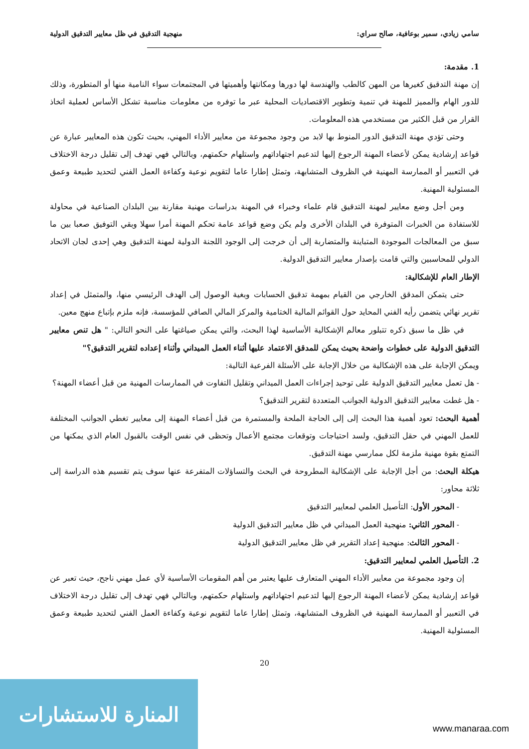سامي زيادي، سمير بوعافية، صالح سراي: منهجية التدقيق في ظل معايير التدقيق الدولية
1. مقدمة:
إن مهنة التدقيق كغيرها من المهن كالطب والهندسة لها دورها ومكانتها وأهميتها في المجتمعات سواء النامية منها أو المتطورة، وذلك للدور الهام والمميز للمهنة في تنمية وتطوير الاقتصاديات المحلية عبر ما توفره من معلومات مناسبة تشكل الأساس لعملية اتخاذ القرار من قبل الكثير من مستخدمي هذه المعلومات.
وحتى تؤدي مهنة التدقيق الدور المنوط بها لابد من وجود مجموعة من معايير الأداء المهني، بحيث تكون هذه المعايير عبارة عن قواعد إرشادية يمكن لأعضاء المهنة الرجوع إليها لتدعيم اجتهاداتهم واستلهام حكمتهم، وبالتالي فهي تهدف إلى تقليل درجة الاختلاف في التعبير أو الممارسة المهنية في الظروف المتشابهة، وتمثل إطارا عاما لتقويم نوعية وكفاءة العمل الفني لتحديد طبيعة وعمق المسئولية المهنية.
ومن أجل وضع معايير لمهنة التدقيق قام علماء وخبراء في المهنة بدراسات مهنية مقارنة بين البلدان الصناعية في محاولة للاستفادة من الخبرات المتوفرة في البلدان الأخرى ولم يكن وضع قواعد عامة تحكم المهنة أمرا سهلا وبقي التوفيق صعبا بين ما سبق من المعالجات الموجودة المتباينة والمتضاربة إلى أن خرجت إلى الوجود اللجنة الدولية لمهنة التدقيق وهي إحدى لجان الاتحاد الدولي للمحاسبين والتي قامت بإصدار معايير التدقيق الدولية.
الإطار العام للإشكالية:
حتى يتمكن المدقق الخارجي من القيام بمهمة تدقيق الحسابات وبغية الوصول إلى الهدف الرئيسي منها، والمتمثل في إعداد تقرير نهائي يتضمن رأيه الفني المحايد حول القوائم المالية الختامية والمركز المالي الصافي للمؤسسة، فإنه ملزم بإتباع منهج معين.
في ظل ما سبق ذكره تتبلور معالم الإشكالية الأساسية لهذا البحث، والتي يمكن صياغتها على النحو التالي: " هل تنص معايير التدقيق الدولية على خطوات واضحة بحيث يمكن للمدقق الاعتماد عليها أثناء العمل الميداني وأثناء إعداده لتقرير التدقيق؟"
ويمكن الإجابة على هذه الإشكالية من خلال الإجابة على الأسئلة الفرعية التالية:
- هل تعمل معايير التدقيق الدولية على توحيد إجراءات العمل الميداني وتقليل التفاوت في الممارسات المهنية من قبل أعضاء المهنة؟
- هل غطت معايير التدقيق الدولية الجوانب المتعددة لتقرير التدقيق؟
أهمية البحث: تعود أهمية هذا البحث إلى إلى الحاجة الملحة والمستمرة من قبل أعضاء المهنة إلى معايير تغطي الجوانب المختلفة للعمل المهني في حقل التدقيق، ولسد احتياجات وتوقعات مجتمع الأعمال وتحظى في نفس الوقت بالقبول العام الذي يمكنها من التمتع بقوة مهنية ملزمة لكل ممارسي مهنة التدقيق.
هيكلة البحث: من أجل الإجابة على الإشكالية المطروحة في البحث والتساؤلات المتفرعة عنها سوف يتم تقسيم هذه الدراسة إلى ثلاثة محاور:
- المحور الأول: التأصيل العلمي لمعايير التدقيق
- المحور الثاني: منهجية العمل الميداني في ظل معايير التدقيق الدولية
- المحور الثالث: منهجية إعداد التقرير في ظل معايير التدقيق الدولية
2. التأصيل العلمي لمعايير التدقيق:
إن وجود مجموعة من معايير الأداء المهني المتعارف عليها يعتبر من أهم المقومات الأساسية لأي عمل مهني ناجح، حيث تعبر عن قواعد إرشادية يمكن لأعضاء المهنة الرجوع إليها لتدعيم اجتهاداتهم واستلهام حكمتهم، وبالتالي فهي تهدف إلى تقليل درجة الاختلاف في التعبير أو الممارسة المهنية في الظروف المتشابهة، وتمثل إطارا عاما لتقويم نوعية وكفاءة العمل الفني لتحديد طبيعة وعمق المسئولية المهنية.
20
المنارة للاستشارات
www.manaraa.com